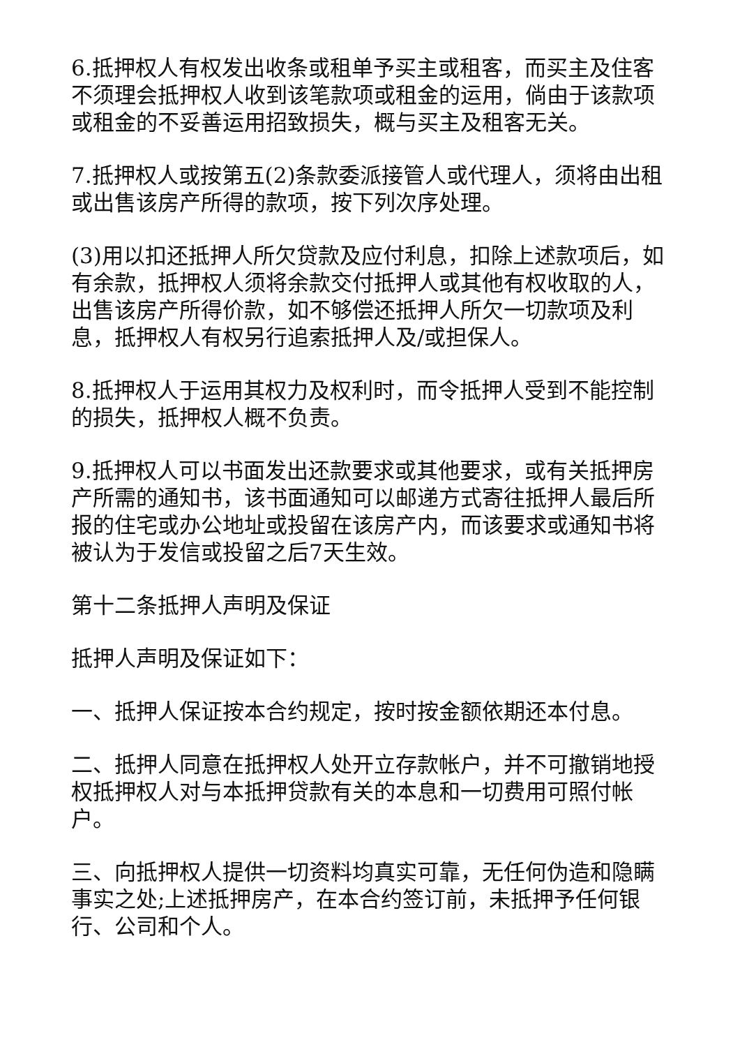6.抵押权人有权发出收条或租单予买主或租客，而买主及住客不须理会抵押权人收到该笔款项或租金的运用，倘由于该款项或租金的不妥善运用招致损失，概与买主及租客无关。
7.抵押权人或按第五(2)条款委派接管人或代理人，须将由出租或出售该房产所得的款项，按下列次序处理。
(3)用以扣还抵押人所欠贷款及应付利息，扣除上述款项后，如有余款，抵押权人须将余款交付抵押人或其他有权收取的人，出售该房产所得价款，如不够偿还抵押人所欠一切款项及利息，抵押权人有权另行追索抵押人及/或担保人。
8.抵押权人于运用其权力及权利时，而令抵押人受到不能控制的损失，抵押权人概不负责。
9.抵押权人可以书面发出还款要求或其他要求，或有关抵押房产所需的通知书，该书面通知可以邮递方式寄往抵押人最后所报的住宅或办公地址或投留在该房产内，而该要求或通知书将被认为于发信或投留之后7天生效。
第十二条抵押人声明及保证
抵押人声明及保证如下：
一、抵押人保证按本合约规定，按时按金额依期还本付息。
二、抵押人同意在抵押权人处开立存款帐户，并不可撤销地授权抵押权人对与本抵押贷款有关的本息和一切费用可照付帐户。
三、向抵押权人提供一切资料均真实可靠，无任何伪造和隐瞒事实之处;上述抵押房产，在本合约签订前，未抵押予任何银行、公司和个人。